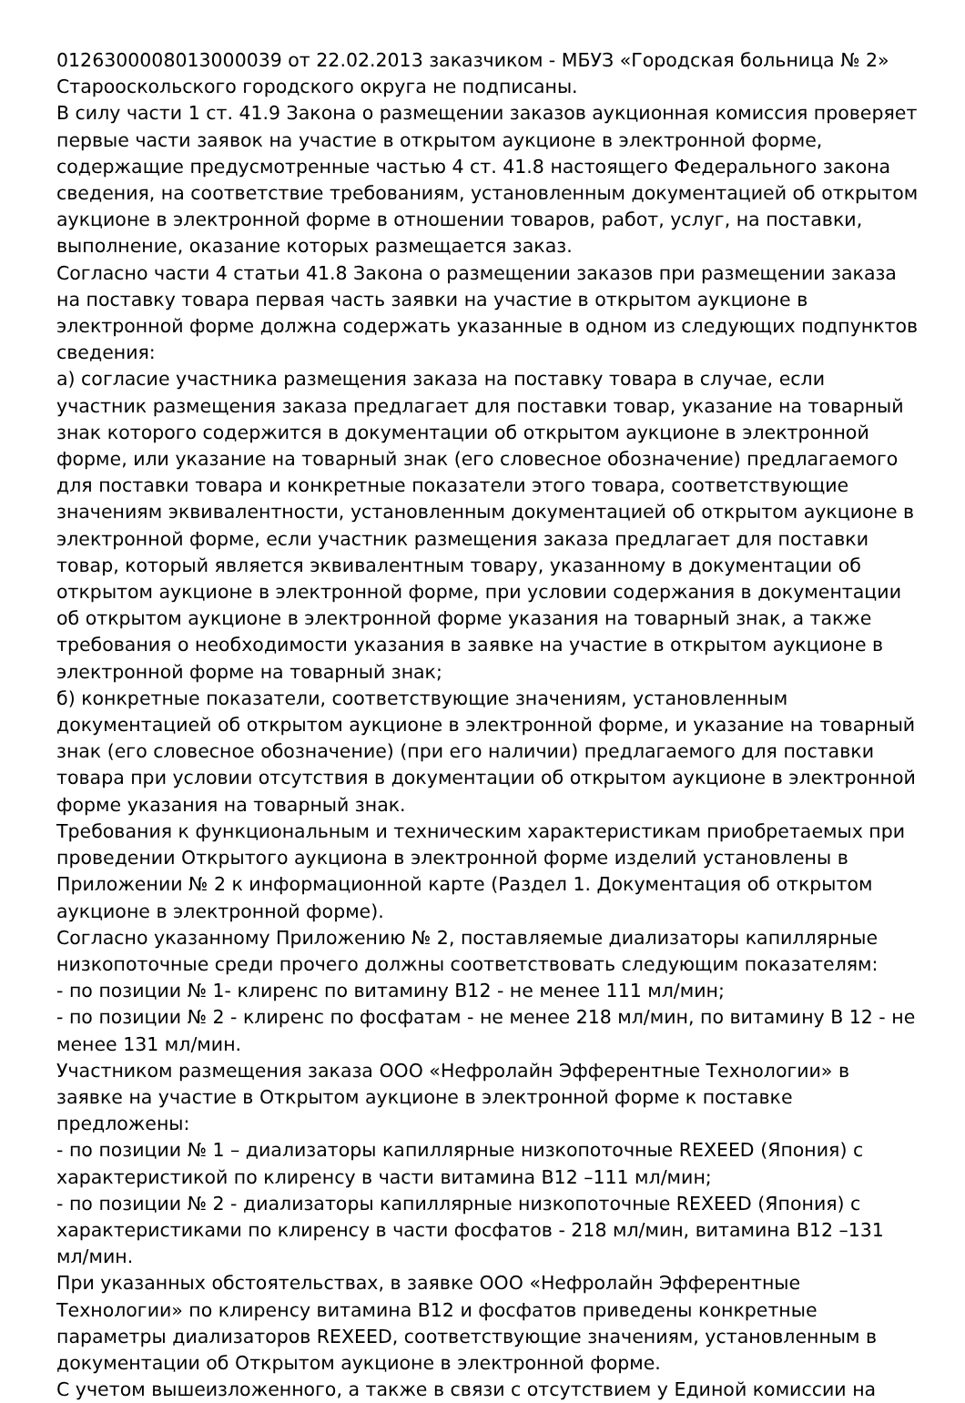0126300008013000039 от 22.02.2013 заказчиком - МБУЗ «Городская больница № 2» Старооскольского городского округа не подписаны.
В силу части 1 ст. 41.9 Закона о размещении заказов аукционная комиссия проверяет первые части заявок на участие в открытом аукционе в электронной форме, содержащие предусмотренные частью 4 ст. 41.8 настоящего Федерального закона сведения, на соответствие требованиям, установленным документацией об открытом аукционе в электронной форме в отношении товаров, работ, услуг, на поставки, выполнение, оказание которых размещается заказ.
Согласно части 4 статьи 41.8 Закона о размещении заказов при размещении заказа на поставку товара первая часть заявки на участие в открытом аукционе в электронной форме должна содержать указанные в одном из следующих подпунктов сведения:
а) согласие участника размещения заказа на поставку товара в случае, если участник размещения заказа предлагает для поставки товар, указание на товарный знак которого содержится в документации об открытом аукционе в электронной форме, или указание на товарный знак (его словесное обозначение) предлагаемого для поставки товара и конкретные показатели этого товара, соответствующие значениям эквивалентности, установленным документацией об открытом аукционе в электронной форме, если участник размещения заказа предлагает для поставки товар, который является эквивалентным товару, указанному в документации об открытом аукционе в электронной форме, при условии содержания в документации об открытом аукционе в электронной форме указания на товарный знак, а также требования о необходимости указания в заявке на участие в открытом аукционе в электронной форме на товарный знак;
б) конкретные показатели, соответствующие значениям, установленным документацией об открытом аукционе в электронной форме, и указание на товарный знак (его словесное обозначение) (при его наличии) предлагаемого для поставки товара при условии отсутствия в документации об открытом аукционе в электронной форме указания на товарный знак.
Требования к функциональным и техническим характеристикам приобретаемых при проведении Открытого аукциона в электронной форме изделий установлены в Приложении № 2 к информационной карте (Раздел 1. Документация об открытом аукционе в электронной форме).
Согласно указанному Приложению № 2, поставляемые диализаторы капиллярные низкопоточные среди прочего должны соответствовать следующим показателям:
- по позиции № 1- клиренс по витамину В12 - не менее 111 мл/мин;
- по позиции № 2 - клиренс по фосфатам - не менее 218 мл/мин, по витамину В 12 - не менее 131 мл/мин.
Участником размещения заказа ООО «Нефролайн Эфферентные Технологии» в заявке на участие в Открытом аукционе в электронной форме к поставке предложены:
- по позиции № 1 – диализаторы капиллярные низкопоточные REXEED (Япония) с характеристикой по клиренсу в части витамина В12 –111 мл/мин;
- по позиции № 2 - диализаторы капиллярные низкопоточные REXEED (Япония) с характеристиками по клиренсу в части фосфатов - 218 мл/мин, витамина В12 –131 мл/мин.
При указанных обстоятельствах, в заявке ООО «Нефролайн Эфферентные Технологии» по клиренсу витамина В12 и фосфатов приведены конкретные параметры диализаторов REXEED, соответствующие значениям, установленным в документации об Открытом аукционе в электронной форме.
С учетом вышеизложенного, а также в связи с отсутствием у Единой комиссии на